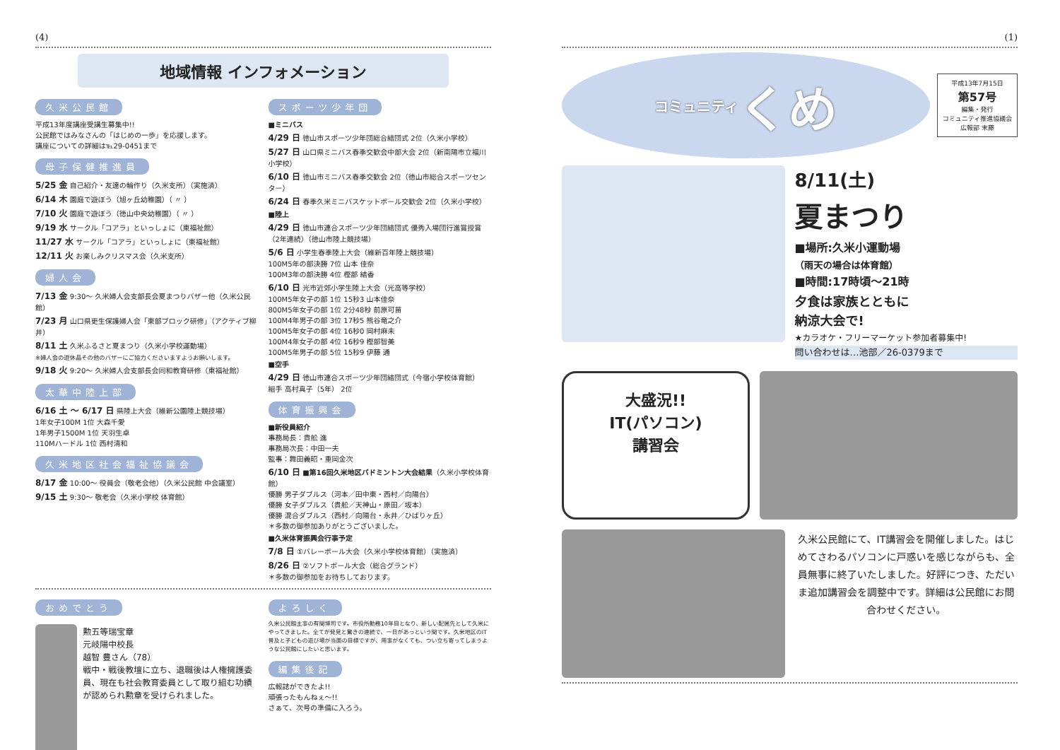(4)
地域情報 インフォメーション
久米公民館
平成13年度講座受講生募集中!!
公民館ではみなさんの「はじめの一歩」を応援します。
講座についての詳細は℡29-0451まで
母子保健推進員
5/25 金 自己紹介・友達の輪作り（久米支所）（実施済）
6/14 木 園庭で遊ぼう（旭ヶ丘幼稚園）（ 〃 ）
7/10 火 園庭で遊ぼう（徳山中央幼稚園）（ 〃 ）
9/19 水 サークル「コアラ」といっしょに（東福祉館）
11/27 水 サークル「コアラ」といっしょに（東福祉館）
12/11 火 お楽しみクリスマス会（久米支所）
婦人会
7/13 金 9:30～ 久米婦人会支部長会夏まつりバザー他（久米公民館）
7/23 月 山口県更生保護婦人会「東部ブロック研修」（アクティブ柳井）
8/11 土 久米ふるさと夏まつり（久米小学校運動場）
※婦人会の遊休品その他のバザーにご協力くださいますようお願いします。
9/18 火 9:20～ 久米婦人会支部長会同和教育研修（東福祉館）
太華中陸上部
6/16 土 ～ 6/17 日 県陸上大会（維新公園陸上競技場）
1年女子100M 1位 大森千愛
1年男子1500M 1位 天羽生卓
110Mハードル 1位 西村清和
久米地区社会福祉協議会
8/17 金 10:00～ 役員会（敬老会他）（久米公民館 中会議室）
9/15 土 9:30～ 敬老会（久米小学校 体育館）
スポーツ少年団
■ミニバス
4/29 日 徳山市スポーツ少年団総合結団式 2位（久米小学校）
5/27 日 山口県ミニバス春季交歓会中部大会 2位（新南陽市立福川小学校）
6/10 日 徳山市ミニバス春季交歓会 2位（徳山市総合スポーツセンター）
6/24 日 春季久米ミニバスケットボール交歓会 2位（久米小学校）
■陸上
4/29 日 徳山市連合スポーツ少年団結団式 優秀入場団行進賞授賞（2年連続）（徳山市陸上競技場）
5/6 日 小学生春季陸上大会（維新百年陸上競技場）
100M5年の部決勝 7位 山本 佳奈
100M3年の部決勝 4位 樫部 結香
6/10 日 光市近郊小学生陸上大会（光高等学校）
100M5年女子の部 1位 15秒3 山本佳奈
800M5年女子の部 1位 2分48秒 前原可苗
100M4年男子の部 3位 17秒5 熊谷竜之介
100M5年女子の部 4位 16秒0 岡村麻未
100M4年女子の部 4位 16秒9 樫部智美
100M5年男子の部 5位 15秒9 伊藤 通
■空手
4/29 日 徳山市連合スポーツ少年団結団式（今宿小学校体育館）
組手 高村真子（5年） 2位
体育振興会
■新役員紹介
事務局長：貴舩 進
事務局次長：中田一夫
監事：舞田義昭・重岡金次
6/10 日 ■第16回久米地区バドミントン大会結果（久米小学校体育館）
優勝 男子ダブルス（河本／田中東・西村／向陽台）
優勝 女子ダブルス（貴舩／天神山・原田／坂本）
優勝 混合ダブルス（西村／向陽台・永井／ひばりヶ丘）
＊多数の御参加ありがとうございました。
■久米体育振興会行事予定
7/8 日 ①バレーボール大会（久米小学校体育館）（実施済）
8/26 日 ②ソフトボール大会（総合グランド）
＊多数の御参加をお待ちしております。
おめでとう
勲五等瑞宝章
元岐陽中校長
越智 豊さん（78）
戦中・戦後教壇に立ち、退職後は人権擁護委員、現在も社会教育委員として取り組む功績が認められ勲章を受けられました。
よろしく
久米公民館主事の有間博司です。市役所勤務10年目となり、新しい配属先として久米にやってきました。全てが発見と驚きの連続で、一日があっという間です。久米地区のIT普及と子どもの遊び場が当面の目標ですが、用事がなくても、つい立ち寄ってしまうような公民館にしたいと思います。
編集後記
広報誌ができたよ!!
頑張ったもんねぇ～!!
さぁて、次号の準備に入ろう。
(1)
コミュニティ くめ
平成13年7月15日
第57号
編集・発行
コミュニティ推進協議会
広報部 末藤
8/11(土)
夏まつり
■場所:久米小運動場
（雨天の場合は体育館）
■時間:17時頃～21時
夕食は家族とともに
納涼大会で!
★カラオケ・フリーマーケット参加者募集中!
問い合わせは…池部／26-0379まで
大盛況!!
IT(パソコン)
講習会
久米公民館にて、IT講習会を開催しました。はじめてさわるパソコンに戸惑いを感じながらも、全員無事に終了いたしました。好評につき、ただいま追加講習会を調整中です。詳細は公民館にお問合わせください。